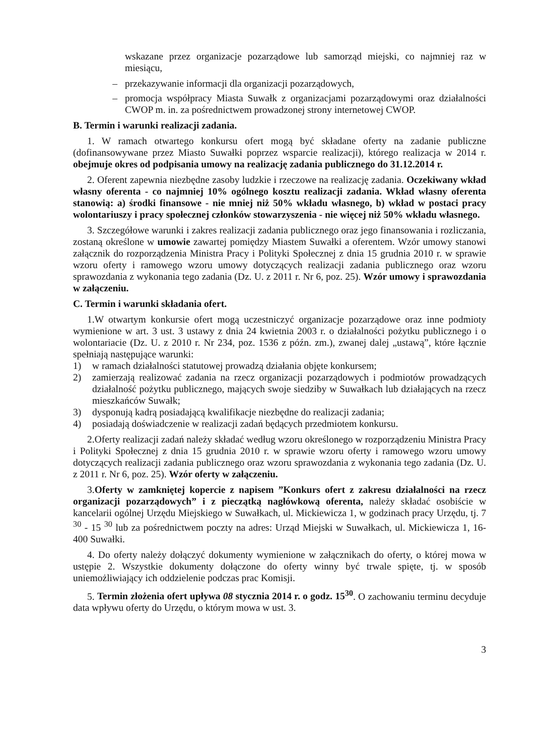wskazane przez organizacje pozarządowe lub samorząd miejski, co najmniej raz w miesiącu,
– przekazywanie informacji dla organizacji pozarządowych,
– promocja współpracy Miasta Suwałk z organizacjami pozarządowymi oraz działalności CWOP m. in. za pośrednictwem prowadzonej strony internetowej CWOP.
B. Termin i warunki realizacji zadania.
1. W ramach otwartego konkursu ofert mogą być składane oferty na zadanie publiczne (dofinansowywane przez Miasto Suwałki poprzez wsparcie realizacji), którego realizacja w 2014 r. obejmuje okres od podpisania umowy na realizację zadania publicznego do 31.12.2014 r.
2. Oferent zapewnia niezbędne zasoby ludzkie i rzeczowe na realizację zadania. Oczekiwany wkład własny oferenta - co najmniej 10% ogólnego kosztu realizacji zadania. Wkład własny oferenta stanowią: a) środki finansowe - nie mniej niż 50% wkładu własnego, b) wkład w postaci pracy wolontariuszy i pracy społecznej członków stowarzyszenia - nie więcej niż 50% wkładu własnego.
3. Szczegółowe warunki i zakres realizacji zadania publicznego oraz jego finansowania i rozliczania, zostaną określone w umowie zawartej pomiędzy Miastem Suwałki a oferentem. Wzór umowy stanowi załącznik do rozporządzenia Ministra Pracy i Polityki Społecznej z dnia 15 grudnia 2010 r. w sprawie wzoru oferty i ramowego wzoru umowy dotyczących realizacji zadania publicznego oraz wzoru sprawozdania z wykonania tego zadania (Dz. U. z 2011 r. Nr 6, poz. 25). Wzór umowy i sprawozdania w załączeniu.
C. Termin i warunki składania ofert.
1.W otwartym konkursie ofert mogą uczestniczyć organizacje pozarządowe oraz inne podmioty wymienione w art. 3 ust. 3 ustawy z dnia 24 kwietnia 2003 r. o działalności pożytku publicznego i o wolontariacie (Dz. U. z 2010 r. Nr 234, poz. 1536 z późn. zm.), zwanej dalej „ustawą”, które łącznie spełniają następujące warunki:
1) w ramach działalności statutowej prowadzą działania objęte konkursem;
2) zamierzają realizować zadania na rzecz organizacji pozarządowych i podmiotów prowadzących działalność pożytku publicznego, mających swoje siedziby w Suwałkach lub działających na rzecz mieszkańców Suwałk;
3) dysponują kadrą posiadającą kwalifikacje niezbędne do realizacji zadania;
4) posiadają doświadczenie w realizacji zadań będących przedmiotem konkursu.
2.Oferty realizacji zadań należy składać według wzoru określonego w rozporządzeniu Ministra Pracy i Polityki Społecznej z dnia 15 grudnia 2010 r. w sprawie wzoru oferty i ramowego wzoru umowy dotyczących realizacji zadania publicznego oraz wzoru sprawozdania z wykonania tego zadania (Dz. U. z 2011 r. Nr 6, poz. 25). Wzór oferty w załączeniu.
3.Oferty w zamkniętej kopercie z napisem ”Konkurs ofert z zakresu działalności na rzecz organizacji pozarządowych” i z pieczątką nagłówkową oferenta, należy składać osobiście w kancelarii ogólnej Urzędu Miejskiego w Suwałkach, ul. Mickiewicza 1, w godzinach pracy Urzędu, tj. 7 <sup>30</sup> - 15 <sup>30</sup> lub za pośrednictwem poczty na adres: Urząd Miejski w Suwałkach, ul. Mickiewicza 1, 16-400 Suwałki.
4. Do oferty należy dołączyć dokumenty wymienione w załącznikach do oferty, o której mowa w ustępie 2. Wszystkie dokumenty dołączone do oferty winny być trwale spięte, tj. w sposób uniemożliwiający ich oddzielenie podczas prac Komisji.
5. Termin złożenia ofert upływa 08 stycznia 2014 r. o godz. 15<sup>30</sup>. O zachowaniu terminu decyduje data wpływu oferty do Urzędu, o którym mowa w ust. 3.
3